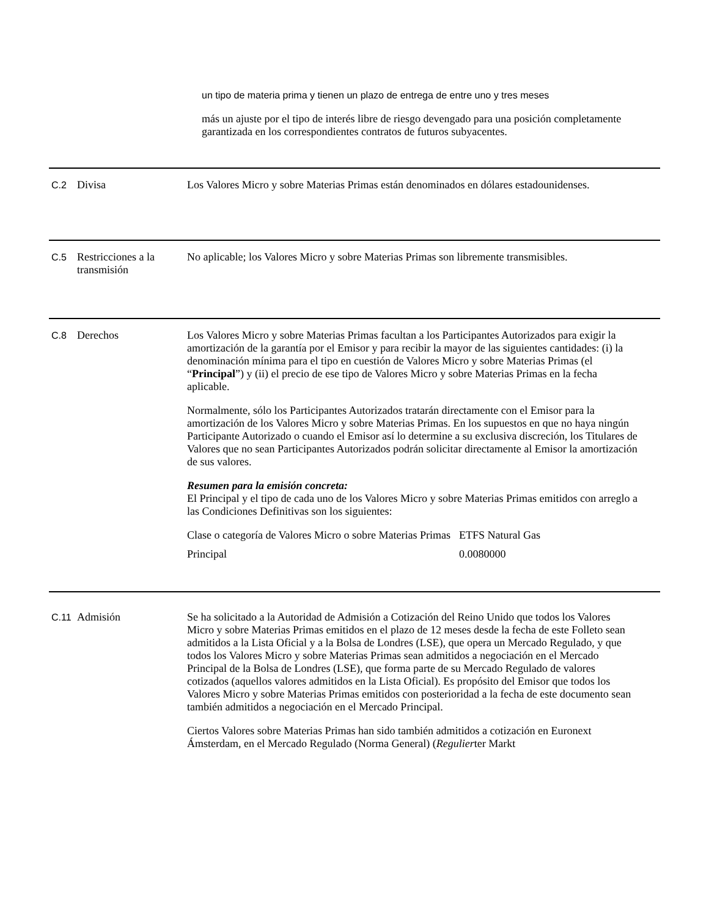un tipo de materia prima y tienen un plazo de entrega de entre uno y tres meses
más un ajuste por el tipo de interés libre de riesgo devengado para una posición completamente garantizada en los correspondientes contratos de futuros subyacentes.
C.2 Divisa Los Valores Micro y sobre Materias Primas están denominados en dólares estadounidenses.
C.5 Restricciones a la transmisión
No aplicable; los Valores Micro y sobre Materias Primas son libremente transmisibles.
C.8 Derechos Los Valores Micro y sobre Materias Primas facultan a los Participantes Autorizados para exigir la amortización de la garantía por el Emisor y para recibir la mayor de las siguientes cantidades: (i) la denominación mínima para el tipo en cuestión de Valores Micro y sobre Materias Primas (el “Principal”) y (ii) el precio de ese tipo de Valores Micro y sobre Materias Primas en la fecha aplicable.
Normalmente, sólo los Participantes Autorizados tratarán directamente con el Emisor para la amortización de los Valores Micro y sobre Materias Primas. En los supuestos en que no haya ningún Participante Autorizado o cuando el Emisor así lo determine a su exclusiva discreción, los Titulares de Valores que no sean Participantes Autorizados podrán solicitar directamente al Emisor la amortización de sus valores.
Resumen para la emisión concreta:
El Principal y el tipo de cada uno de los Valores Micro y sobre Materias Primas emitidos con arreglo a las Condiciones Definitivas son los siguientes:
| Clase o categoría de Valores Micro o sobre Materias Primas | ETFS Natural Gas |
| Principal | 0.0080000 |
C.11 Admisión Se ha solicitado a la Autoridad de Admisión a Cotización del Reino Unido que todos los Valores Micro y sobre Materias Primas emitidos en el plazo de 12 meses desde la fecha de este Folleto sean admitidos a la Lista Oficial y a la Bolsa de Londres (LSE), que opera un Mercado Regulado, y que todos los Valores Micro y sobre Materias Primas sean admitidos a negociación en el Mercado Principal de la Bolsa de Londres (LSE), que forma parte de su Mercado Regulado de valores cotizados (aquellos valores admitidos en la Lista Oficial). Es propósito del Emisor que todos los Valores Micro y sobre Materias Primas emitidos con posterioridad a la fecha de este documento sean también admitidos a negociación en el Mercado Principal.
Ciertos Valores sobre Materias Primas han sido también admitidos a cotización en Euronext Ámsterdam, en el Mercado Regulado (Norma General) (Regulierter Markt